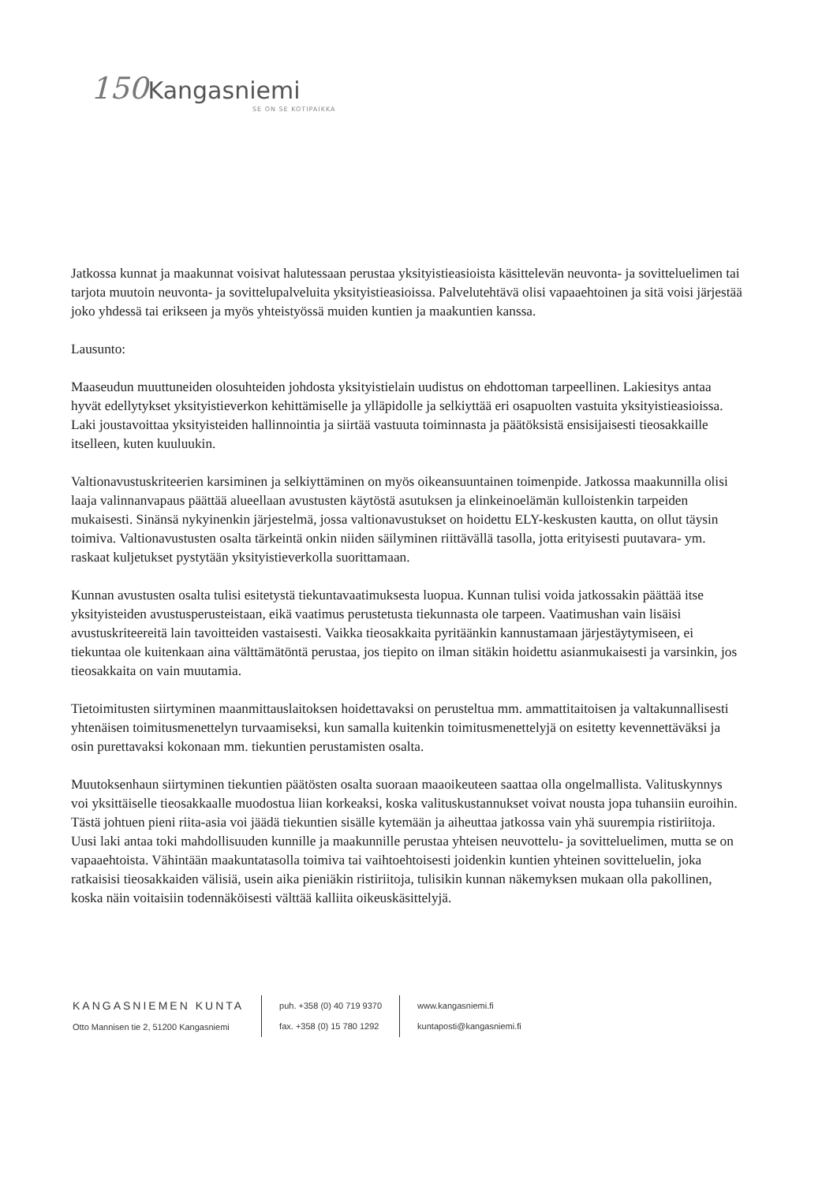150 Kangasniemi
SE ON SE KOTIPAIKKA
Jatkossa kunnat ja maakunnat voisivat halutessaan perustaa yksityistieasioista käsittelevän neuvonta- ja sovitteluelimen tai tarjota muutoin neuvonta- ja sovittelupalveluita yksityistieasioissa. Palvelutehtävä olisi vapaaehtoinen ja sitä voisi järjestää joko yhdessä tai erikseen ja myös yhteistyössä muiden kuntien ja maakuntien kanssa.
Lausunto:
Maaseudun muuttuneiden olosuhteiden johdosta yksityistielain uudistus on ehdottoman tarpeellinen. Lakiesitys antaa hyvät edellytykset yksityistieverkon kehittämiselle ja ylläpidolle ja selkiyttää eri osapuolten vastuita yksityistieasioissa. Laki joustavoittaa yksityisteiden hallinnointia ja siirtää vastuuta toiminnasta ja päätöksistä ensisijaisesti tieosakkaille itselleen, kuten kuuluukin.
Valtionavustuskriteerien karsiminen ja selkiyttäminen on myös oikeansuuntainen toimenpide. Jatkossa maakunnilla olisi laaja valinnanvapaus päättää alueellaan avustusten käytöstä asutuksen ja elinkeinoelämän kulloistenkin tarpeiden mukaisesti. Sinänsä nykyinenkin järjestelmä, jossa valtionavustukset on hoidettu ELY-keskusten kautta, on ollut täysin toimiva. Valtionavustusten osalta tärkeintä onkin niiden säilyminen riittävällä tasolla, jotta erityisesti puutavara- ym. raskaat kuljetukset pystytään yksityistieverkolla suorittamaan.
Kunnan avustusten osalta tulisi esitetystä tiekuntavaatimuksesta luopua. Kunnan tulisi voida jatkossakin päättää itse yksityisteiden avustusperusteistaan, eikä vaatimus perustetusta tiekunnasta ole tarpeen. Vaatimushan vain lisäisi avustuskriteereitä lain tavoitteiden vastaisesti. Vaikka tieosakkaita pyritäänkin kannustamaan järjestäytymiseen, ei tiekuntaa ole kuitenkaan aina välttämätöntä perustaa, jos tiepito on ilman sitäkin hoidettu asianmukaisesti ja varsinkin, jos tieosakkaita on vain muutamia.
Tietoimitusten siirtyminen maanmittauslaitoksen hoidettavaksi on perusteltua mm. ammattitaitoisen ja valtakunnallisesti yhtenäisen toimitusmenettelyn turvaamiseksi, kun samalla kuitenkin toimitusmenettelyjä on esitetty kevennettäväksi ja osin purettavaksi kokonaan mm. tiekuntien perustamisten osalta.
Muutoksenhaun siirtyminen tiekuntien päätösten osalta suoraan maaoikeuteen saattaa olla ongelmallista. Valituskynnys voi yksittäiselle tieosakkaalle muodostua liian korkeaksi, koska valituskustannukset voivat nousta jopa tuhansiin euroihin. Tästä johtuen pieni riita-asia voi jäädä tiekuntien sisälle kytemään ja aiheuttaa jatkossa vain yhä suurempia ristiriitoja. Uusi laki antaa toki mahdollisuuden kunnille ja maakunnille perustaa yhteisen neuvottelu- ja sovitteluelimen, mutta se on vapaaehtoista. Vähintään maakuntatasolla toimiva tai vaihtoehtoisesti joidenkin kuntien yhteinen sovitteluelin, joka ratkaisisi tieosakkaiden välisiä, usein aika pieniäkin ristiriitoja, tulisikin kunnan näkemyksen mukaan olla pakollinen, koska näin voitaisiin todennäköisesti välttää kalliita oikeuskäsittelyjä.
KANGASNIEMEN KUNTA
Otto Mannisen tie 2, 51200 Kangasniemi
puh. +358 (0) 40 719 9370
fax. +358 (0) 15 780 1292
www.kangasniemi.fi
kuntaposti@kangasniemi.fi